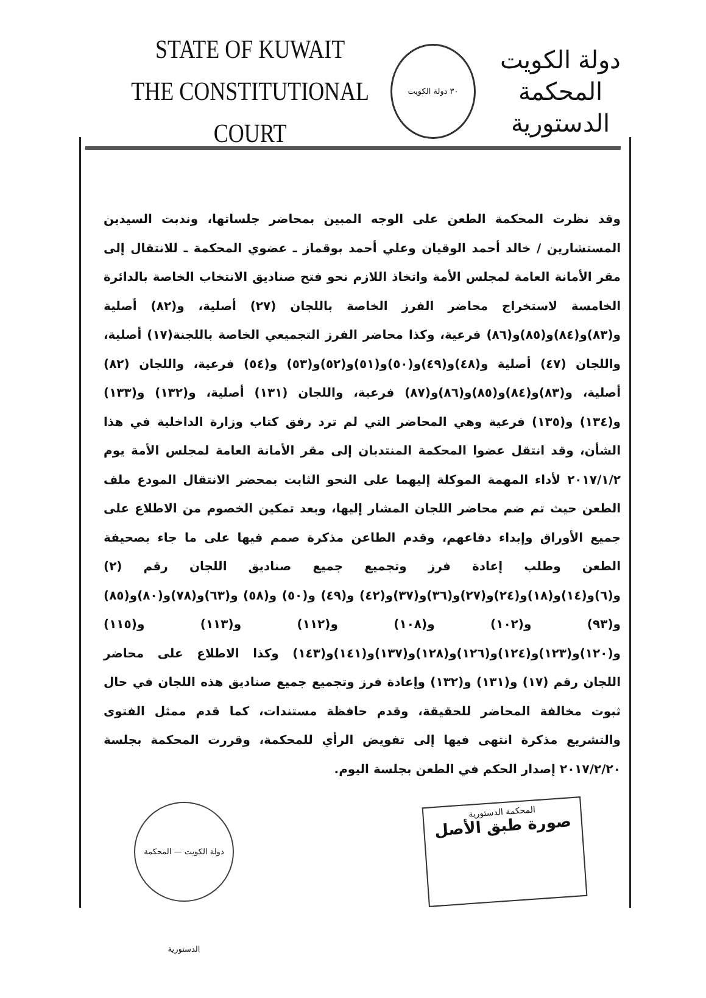STATE OF KUWAIT
THE CONSTITUTIONAL COURT
٣٠ دولة الكويت
دولة الكويت
المحكمة الدستورية
وقد نظرت المحكمة الطعن على الوجه المبين بمحاضر جلساتها، وندبت السيدين المستشارين / خالد أحمد الوقيان وعلي أحمد بوقماز ـ عضوي المحكمة ـ للانتقال إلى مقر الأمانة العامة لمجلس الأمة واتخاذ اللازم نحو فتح صناديق الانتخاب الخاصة بالدائرة الخامسة لاستخراج محاضر الفرز الخاصة باللجان (٢٧) أصلية، و(٨٢) أصلية و(٨٣)و(٨٤)و(٨٥)و(٨٦) فرعية، وكذا محاضر الفرز التجميعي الخاصة باللجنة(١٧) أصلية، واللجان (٤٧) أصلية و(٤٨)و(٤٩)و(٥٠)و(٥١)و(٥٢)و(٥٣) و(٥٤) فرعية، واللجان (٨٢) أصلية، و(٨٣)و(٨٤)و(٨٥)و(٨٦)و(٨٧) فرعية، واللجان (١٣١) أصلية، و(١٣٢) و(١٣٣) و(١٣٤) و(١٣٥) فرعية وهي المحاضر التي لم ترد رفق كتاب وزارة الداخلية في هذا الشأن، وقد انتقل عضوا المحكمة المنتدبان إلى مقر الأمانة العامة لمجلس الأمة يوم ٢٠١٧/١/٢ لأداء المهمة الموكلة إليهما على النحو الثابت بمحضر الانتقال المودع ملف الطعن حيث تم ضم محاضر اللجان المشار إليها، وبعد تمكين الخصوم من الاطلاع على جميع الأوراق وإبداء دفاعهم، وقدم الطاعن مذكرة صمم فيها على ما جاء بصحيفة الطعن وطلب إعادة فرز وتجميع جميع صناديق اللجان رقم (٢) و(٦)و(١٤)و(١٨)و(٢٤)و(٢٧)و(٣٦)و(٣٧)و(٤٢) و(٤٩) و(٥٠) و(٥٨) و(٦٣)و(٧٨)و(٨٠)و(٨٥) و(٩٣) و(١٠٢) و(١٠٨) و(١١٢) و(١١٣) و(١١٥) و(١٢٠)و(١٢٣)و(١٢٤)و(١٢٦)و(١٢٨)و(١٣٧)و(١٤١)و(١٤٣) وكذا الاطلاع على محاضر اللجان رقم (١٧) و(١٣١) و(١٣٢) وإعادة فرز وتجميع جميع صناديق هذه اللجان في حال ثبوت مخالفة المحاضر للحقيقة، وقدم حافظة مستندات، كما قدم ممثل الفتوى والتشريع مذكرة انتهى فيها إلى تفويض الرأي للمحكمة، وقررت المحكمة بجلسة ٢٠١٧/٢/٢٠ إصدار الحكم في الطعن بجلسة اليوم.
المحكمة الدستورية
صورة طبق الأصل
دولة الكويت — المحكمة الدستورية